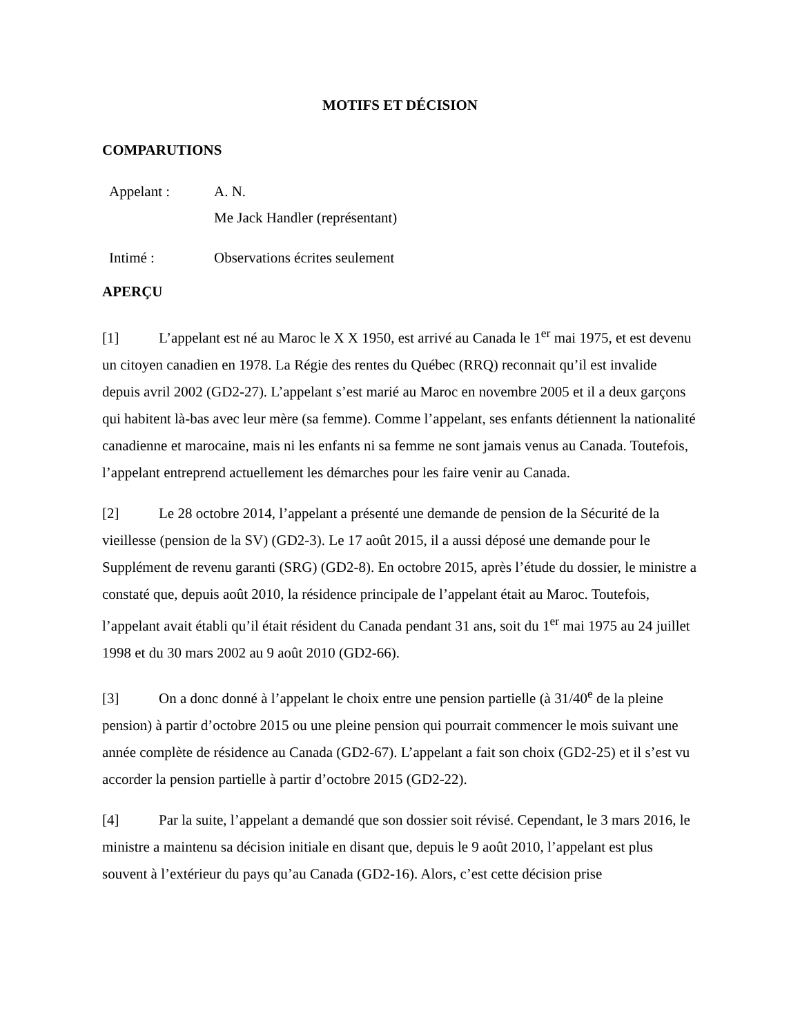MOTIFS ET DÉCISION
COMPARUTIONS
Appelant : A. N.
Me Jack Handler (représentant)
Intimé : Observations écrites seulement
APERÇU
[1] L’appelant est né au Maroc le X X 1950, est arrivé au Canada le 1<sup>er</sup> mai 1975, et est devenu un citoyen canadien en 1978. La Régie des rentes du Québec (RRQ) reconnait qu’il est invalide depuis avril 2002 (GD2-27). L’appelant s’est marié au Maroc en novembre 2005 et il a deux garçons qui habitent là-bas avec leur mère (sa femme). Comme l’appelant, ses enfants détiennent la nationalité canadienne et marocaine, mais ni les enfants ni sa femme ne sont jamais venus au Canada. Toutefois, l’appelant entreprend actuellement les démarches pour les faire venir au Canada.
[2] Le 28 octobre 2014, l’appelant a présenté une demande de pension de la Sécurité de la vieillesse (pension de la SV) (GD2-3). Le 17 août 2015, il a aussi déposé une demande pour le Supplément de revenu garanti (SRG) (GD2-8). En octobre 2015, après l’étude du dossier, le ministre a constaté que, depuis août 2010, la résidence principale de l’appelant était au Maroc. Toutefois, l’appelant avait établi qu’il était résident du Canada pendant 31 ans, soit du 1<sup>er</sup> mai 1975 au 24 juillet 1998 et du 30 mars 2002 au 9 août 2010 (GD2-66).
[3] On a donc donné à l’appelant le choix entre une pension partielle (à 31/40<sup>e</sup> de la pleine pension) à partir d’octobre 2015 ou une pleine pension qui pourrait commencer le mois suivant une année complète de résidence au Canada (GD2-67). L’appelant a fait son choix (GD2-25) et il s’est vu accorder la pension partielle à partir d’octobre 2015 (GD2-22).
[4] Par la suite, l’appelant a demandé que son dossier soit révisé. Cependant, le 3 mars 2016, le ministre a maintenu sa décision initiale en disant que, depuis le 9 août 2010, l’appelant est plus souvent à l’extérieur du pays qu’au Canada (GD2-16). Alors, c’est cette décision prise